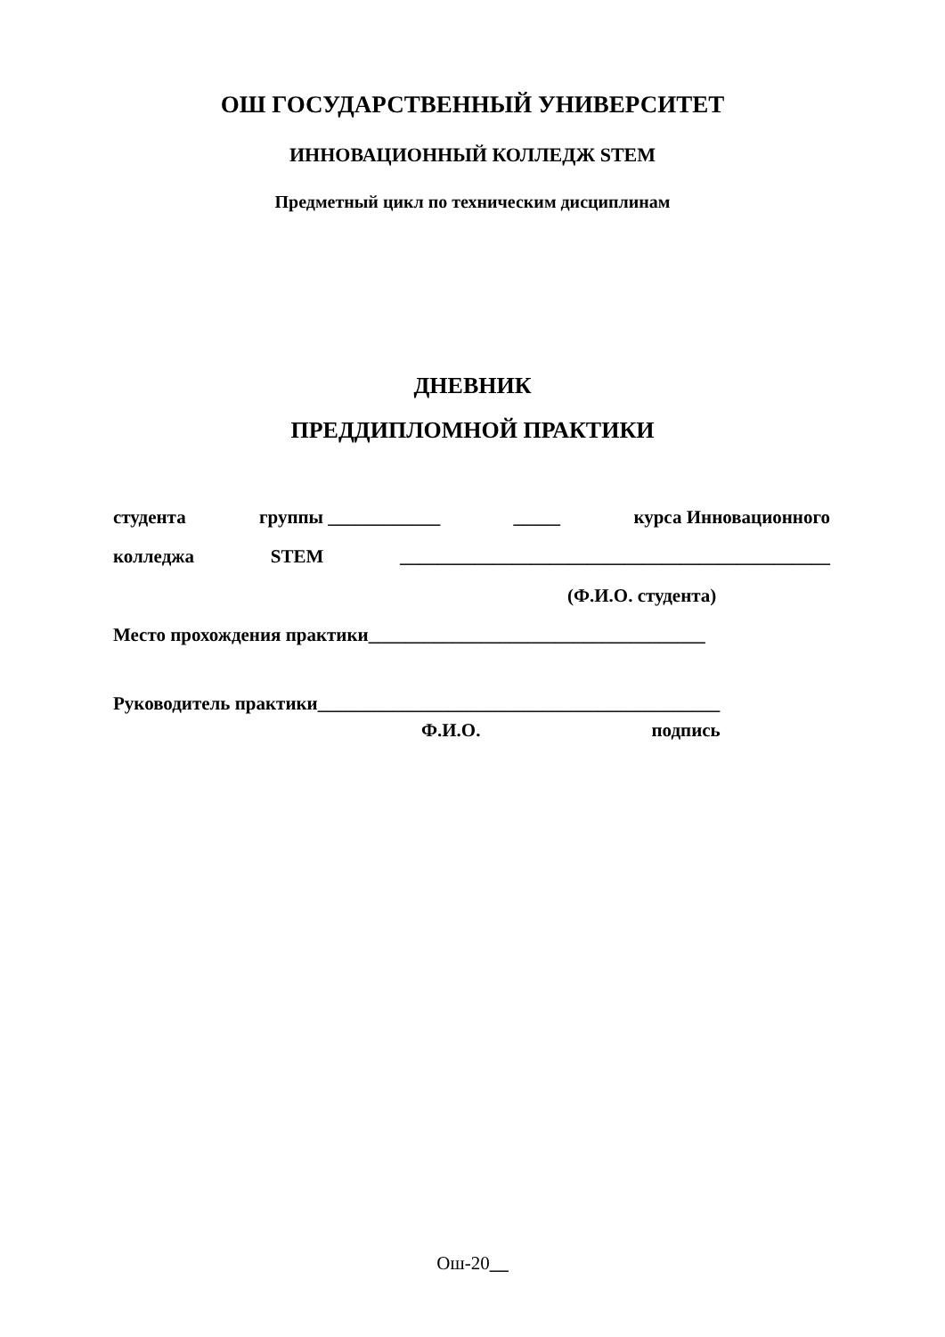ОШ ГОСУДАРСТВЕННЫЙ УНИВЕРСИТЕТ
ИННОВАЦИОННЫЙ КОЛЛЕДЖ STEM
Предметный цикл по техническим дисциплинам
ДНЕВНИК
ПРЕДДИПЛОМНОЙ ПРАКТИКИ
студента группы ____________ _____ курса Инновационного
колледжа STEM ______________________________________________
(Ф.И.О. студента)
Место прохождения практики____________________________________
Руководитель практики___________________________________________
Ф.И.О. подпись
Ош-20__